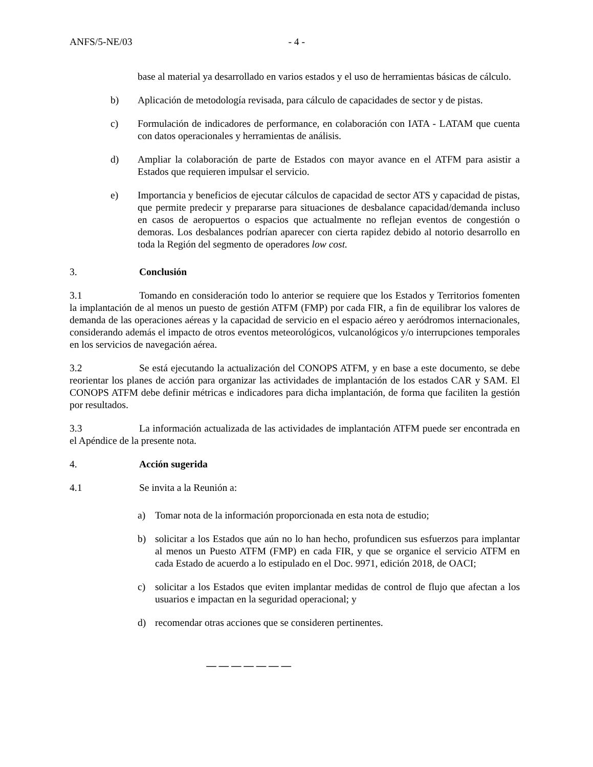ANFS/5-NE/03 - 4 -
base al material ya desarrollado en varios estados y el uso de herramientas básicas de cálculo.
b) Aplicación de metodología revisada, para cálculo de capacidades de sector y de pistas.
c) Formulación de indicadores de performance, en colaboración con IATA - LATAM que cuenta con datos operacionales y herramientas de análisis.
d) Ampliar la colaboración de parte de Estados con mayor avance en el ATFM para asistir a Estados que requieren impulsar el servicio.
e) Importancia y beneficios de ejecutar cálculos de capacidad de sector ATS y capacidad de pistas, que permite predecir y prepararse para situaciones de desbalance capacidad/demanda incluso en casos de aeropuertos o espacios que actualmente no reflejan eventos de congestión o demoras. Los desbalances podrían aparecer con cierta rapidez debido al notorio desarrollo en toda la Región del segmento de operadores low cost.
3. Conclusión
3.1 Tomando en consideración todo lo anterior se requiere que los Estados y Territorios fomenten la implantación de al menos un puesto de gestión ATFM (FMP) por cada FIR, a fin de equilibrar los valores de demanda de las operaciones aéreas y la capacidad de servicio en el espacio aéreo y aeródromos internacionales, considerando además el impacto de otros eventos meteorológicos, vulcanológicos y/o interrupciones temporales en los servicios de navegación aérea.
3.2 Se está ejecutando la actualización del CONOPS ATFM, y en base a este documento, se debe reorientar los planes de acción para organizar las actividades de implantación de los estados CAR y SAM. El CONOPS ATFM debe definir métricas e indicadores para dicha implantación, de forma que faciliten la gestión por resultados.
3.3 La información actualizada de las actividades de implantación ATFM puede ser encontrada en el Apéndice de la presente nota.
4. Acción sugerida
4.1 Se invita a la Reunión a:
a) Tomar nota de la información proporcionada en esta nota de estudio;
b) solicitar a los Estados que aún no lo han hecho, profundicen sus esfuerzos para implantar al menos un Puesto ATFM (FMP) en cada FIR, y que se organice el servicio ATFM en cada Estado de acuerdo a lo estipulado en el Doc. 9971, edición 2018, de OACI;
c) solicitar a los Estados que eviten implantar medidas de control de flujo que afectan a los usuarios e impactan en la seguridad operacional; y
d) recomendar otras acciones que se consideren pertinentes.
— — — — — — —